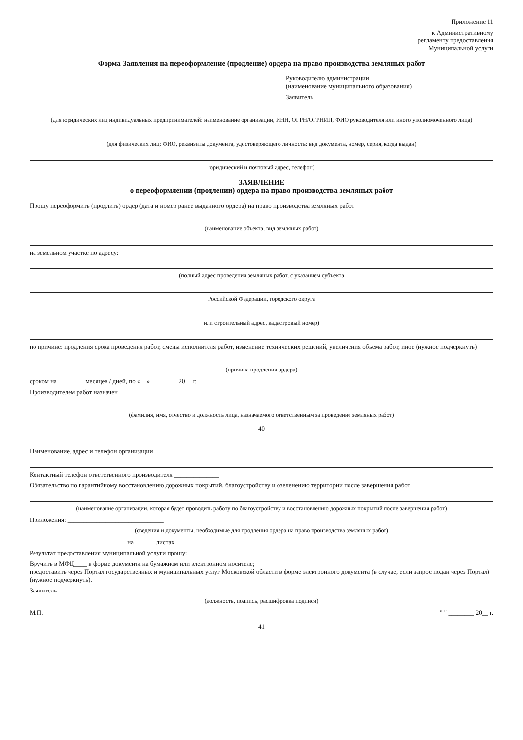Приложение 11
к Административному
регламенту предоставления
Муниципальной услуги
Форма Заявления на переоформление (продление) ордера на право производства земляных работ
Руководителю администрации
(наименование муниципального образования)
Заявитель
(для юридических лиц индивидуальных предпринимателей: наименование организации, ИНН, ОГРН/ОГРНИП, ФИО руководителя или иного уполномоченного лица)
(для физических лиц: ФИО, реквизиты документа, удостоверяющего личность: вид документа, номер, серия, когда выдан)
юридический и почтовый адрес, телефон)
ЗАЯВЛЕНИЕ
о переоформлении (продлении) ордера на право производства земляных работ
Прошу переоформить (продлить) ордер (дата и номер ранее выданного ордера) на право производства земляных работ
(наименование объекта, вид земляных работ)
на земельном участке по адресу:
(полный адрес проведения земляных работ, с указанием субъекта
Российской Федерации, городского округа
или строительный адрес, кадастровый номер)
по причине: продления срока проведения работ, смены исполнителя работ, изменение технических решений, увеличения объема работ, иное (нужное подчеркнуть)
(причина продления ордера)
сроком на ________ месяцев / дней, по «__» ________ 20__ г.
Производителем работ назначен ______________________________
(фамилия, имя, отчество и должность лица, назначаемого ответственным за проведение земляных работ)
40
Наименование, адрес и телефон организации ______________________________
Контактный телефон ответственного производителя ______________
Обязательство по гарантийному восстановлению дорожных покрытий, благоустройству и озеленению территории после завершения работ ______________________
(наименование организации, которая будет проводить работу по благоустройству и восстановлению дорожных покрытий после завершения работ)
Приложения: ______________________________
(сведения и документы, необходимые для продления ордера на право производства земляных работ)
______________________________ на ______ листах
Результат предоставления муниципальной услуги прошу:
Вручить в МФЦ____ в форме документа на бумажном или электронном носителе;
предоставить через Портал государственных и муниципальных услуг Московской области в форме электронного документа (в случае, если запрос подан через Портал) (нужное подчеркнуть).
Заявитель ______________________________________________
(должность, подпись, расшифровка подписи)
М.П. " " ________ 20__ г.
41